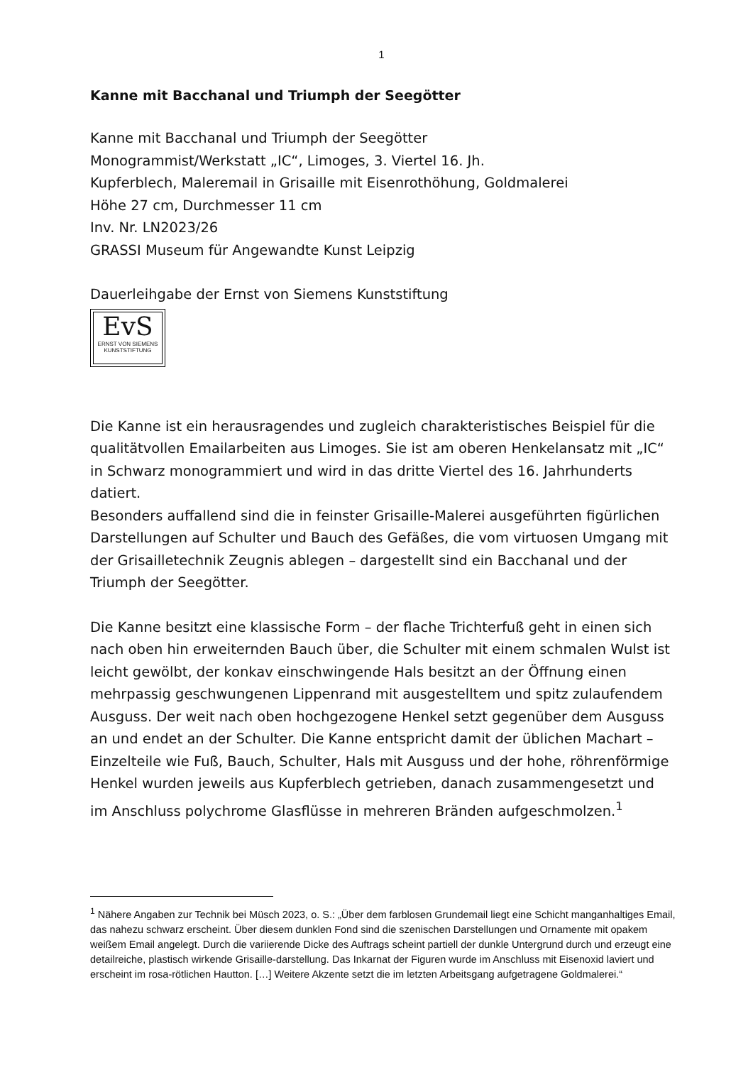1
Kanne mit Bacchanal und Triumph der Seegötter
Kanne mit Bacchanal und Triumph der Seegötter
Monogrammist/Werkstatt „IC“, Limoges, 3. Viertel 16. Jh.
Kupferblech, Maleremail in Grisaille mit Eisenrothöhung, Goldmalerei
Höhe 27 cm, Durchmesser 11 cm
Inv. Nr. LN2023/26
GRASSI Museum für Angewandte Kunst Leipzig
Dauerleihgabe der Ernst von Siemens Kunststiftung
EvS
ERNST VON SIEMENS
KUNSTSTIFTUNG
Die Kanne ist ein herausragendes und zugleich charakteristisches Beispiel für die qualitätvollen Emailarbeiten aus Limoges. Sie ist am oberen Henkelansatz mit „IC“ in Schwarz monogrammiert und wird in das dritte Viertel des 16. Jahrhunderts datiert.
Besonders auffallend sind die in feinster Grisaille-Malerei ausgeführten figürlichen Darstellungen auf Schulter und Bauch des Gefäßes, die vom virtuosen Umgang mit der Grisailletechnik Zeugnis ablegen – dargestellt sind ein Bacchanal und der Triumph der Seegötter.
Die Kanne besitzt eine klassische Form – der flache Trichterfuß geht in einen sich nach oben hin erweiternden Bauch über, die Schulter mit einem schmalen Wulst ist leicht gewölbt, der konkav einschwingende Hals besitzt an der Öffnung einen mehrpassig geschwungenen Lippenrand mit ausgestelltem und spitz zulaufendem Ausguss. Der weit nach oben hochgezogene Henkel setzt gegenüber dem Ausguss an und endet an der Schulter. Die Kanne entspricht damit der üblichen Machart – Einzelteile wie Fuß, Bauch, Schulter, Hals mit Ausguss und der hohe, röhrenförmige Henkel wurden jeweils aus Kupferblech getrieben, danach zusammengesetzt und im Anschluss polychrome Glasflüsse in mehreren Bränden aufgeschmolzen.<sup>1</sup>
<sup>1</sup> Nähere Angaben zur Technik bei Müsch 2023, o. S.: „Über dem farblosen Grundemail liegt eine Schicht manganhaltiges Email, das nahezu schwarz erscheint. Über diesem dunklen Fond sind die szenischen Darstellungen und Ornamente mit opakem weißem Email angelegt. Durch die variierende Dicke des Auftrags scheint partiell der dunkle Untergrund durch und erzeugt eine detailreiche, plastisch wirkende Grisaille-darstellung. Das Inkarnat der Figuren wurde im Anschluss mit Eisenoxid laviert und erscheint im rosa-rötlichen Hautton. […] Weitere Akzente setzt die im letzten Arbeitsgang aufgetragene Goldmalerei.“